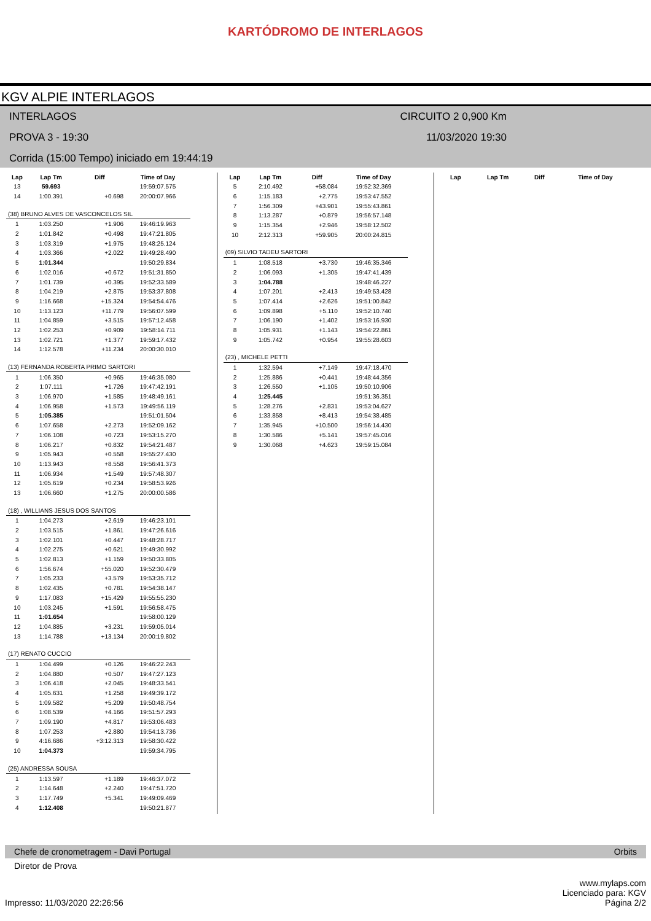KARTÓDROMO DE INTERLAGOS
KGV ALPIE INTERLAGOS
INTERLAGOS CIRCUITO 2 0,900 Km
PROVA 3 - 19:30 11/03/2020 19:30
Corrida (15:00 Tempo) iniciado em 19:44:19
| Lap | Lap Tm | Diff | Time of Day |
| --- | --- | --- | --- |
| 13 | 59.693 | | 19:59:07.575 |
| 14 | 1:00.391 | +0.698 | 20:00:07.966 |
| (38) BRUNO ALVES DE VASCONCELOS SIL | | | |
| 1 | 1:03.250 | +1.906 | 19:46:19.963 |
| 2 | 1:01.842 | +0.498 | 19:47:21.805 |
| 3 | 1:03.319 | +1.975 | 19:48:25.124 |
| 4 | 1:03.366 | +2.022 | 19:49:28.490 |
| 5 | 1:01.344 | | 19:50:29.834 |
| 6 | 1:02.016 | +0.672 | 19:51:31.850 |
| 7 | 1:01.739 | +0.395 | 19:52:33.589 |
| 8 | 1:04.219 | +2.875 | 19:53:37.808 |
| 9 | 1:16.668 | +15.324 | 19:54:54.476 |
| 10 | 1:13.123 | +11.779 | 19:56:07.599 |
| 11 | 1:04.859 | +3.515 | 19:57:12.458 |
| 12 | 1:02.253 | +0.909 | 19:58:14.711 |
| 13 | 1:02.721 | +1.377 | 19:59:17.432 |
| 14 | 1:12.578 | +11.234 | 20:00:30.010 |
| (13) FERNANDA ROBERTA PRIMO SARTORI | | | |
| 1 | 1:06.350 | +0.965 | 19:46:35.080 |
| 2 | 1:07.111 | +1.726 | 19:47:42.191 |
| 3 | 1:06.970 | +1.585 | 19:48:49.161 |
| 4 | 1:06.958 | +1.573 | 19:49:56.119 |
| 5 | 1:05.385 | | 19:51:01.504 |
| 6 | 1:07.658 | +2.273 | 19:52:09.162 |
| 7 | 1:06.108 | +0.723 | 19:53:15.270 |
| 8 | 1:06.217 | +0.832 | 19:54:21.487 |
| 9 | 1:05.943 | +0.558 | 19:55:27.430 |
| 10 | 1:13.943 | +8.558 | 19:56:41.373 |
| 11 | 1:06.934 | +1.549 | 19:57:48.307 |
| 12 | 1:05.619 | +0.234 | 19:58:53.926 |
| 13 | 1:06.660 | +1.275 | 20:00:00.586 |
| (18) , WILLIANS JESUS DOS SANTOS | | | |
| 1 | 1:04.273 | +2.619 | 19:46:23.101 |
| 2 | 1:03.515 | +1.861 | 19:47:26.616 |
| 3 | 1:02.101 | +0.447 | 19:48:28.717 |
| 4 | 1:02.275 | +0.621 | 19:49:30.992 |
| 5 | 1:02.813 | +1.159 | 19:50:33.805 |
| 6 | 1:56.674 | +55.020 | 19:52:30.479 |
| 7 | 1:05.233 | +3.579 | 19:53:35.712 |
| 8 | 1:02.435 | +0.781 | 19:54:38.147 |
| 9 | 1:17.083 | +15.429 | 19:55:55.230 |
| 10 | 1:03.245 | +1.591 | 19:56:58.475 |
| 11 | 1:01.654 | | 19:58:00.129 |
| 12 | 1:04.885 | +3.231 | 19:59:05.014 |
| 13 | 1:14.788 | +13.134 | 20:00:19.802 |
| (17) RENATO CUCCIO | | | |
| 1 | 1:04.499 | +0.126 | 19:46:22.243 |
| 2 | 1:04.880 | +0.507 | 19:47:27.123 |
| 3 | 1:06.418 | +2.045 | 19:48:33.541 |
| 4 | 1:05.631 | +1.258 | 19:49:39.172 |
| 5 | 1:09.582 | +5.209 | 19:50:48.754 |
| 6 | 1:08.539 | +4.166 | 19:51:57.293 |
| 7 | 1:09.190 | +4.817 | 19:53:06.483 |
| 8 | 1:07.253 | +2.880 | 19:54:13.736 |
| 9 | 4:16.686 | +3:12.313 | 19:58:30.422 |
| 10 | 1:04.373 | | 19:59:34.795 |
| (25) ANDRESSA SOUSA | | | |
| 1 | 1:13.597 | +1.189 | 19:46:37.072 |
| 2 | 1:14.648 | +2.240 | 19:47:51.720 |
| 3 | 1:17.749 | +5.341 | 19:49:09.469 |
| 4 | 1:12.408 | | 19:50:21.877 |
| Lap | Lap Tm | Diff | Time of Day |
| --- | --- | --- | --- |
| 5 | 2:10.492 | +58.084 | 19:52:32.369 |
| 6 | 1:15.183 | +2.775 | 19:53:47.552 |
| 7 | 1:56.309 | +43.901 | 19:55:43.861 |
| 8 | 1:13.287 | +0.879 | 19:56:57.148 |
| 9 | 1:15.354 | +2.946 | 19:58:12.502 |
| 10 | 2:12.313 | +59.905 | 20:00:24.815 |
| (09) SILVIO TADEU SARTORI | | | |
| 1 | 1:08.518 | +3.730 | 19:46:35.346 |
| 2 | 1:06.093 | +1.305 | 19:47:41.439 |
| 3 | 1:04.788 | | 19:48:46.227 |
| 4 | 1:07.201 | +2.413 | 19:49:53.428 |
| 5 | 1:07.414 | +2.626 | 19:51:00.842 |
| 6 | 1:09.898 | +5.110 | 19:52:10.740 |
| 7 | 1:06.190 | +1.402 | 19:53:16.930 |
| 8 | 1:05.931 | +1.143 | 19:54:22.861 |
| 9 | 1:05.742 | +0.954 | 19:55:28.603 |
| (23) , MICHELE PETTI | | | |
| 1 | 1:32.594 | +7.149 | 19:47:18.470 |
| 2 | 1:25.886 | +0.441 | 19:48:44.356 |
| 3 | 1:26.550 | +1.105 | 19:50:10.906 |
| 4 | 1:25.445 | | 19:51:36.351 |
| 5 | 1:28.276 | +2.831 | 19:53:04.627 |
| 6 | 1:33.858 | +8.413 | 19:54:38.485 |
| 7 | 1:35.945 | +10.500 | 19:56:14.430 |
| 8 | 1:30.586 | +5.141 | 19:57:45.016 |
| 9 | 1:30.068 | +4.623 | 19:59:15.084 |
| Lap | Lap Tm | Diff | Time of Day |
| --- | --- | --- | --- |
Chefe de cronometragem - Davi Portugal Orbits
Diretor de Prova
www.mylaps.com
Licenciado para: KGV
Impresso: 11/03/2020 22:26:56 Página 2/2